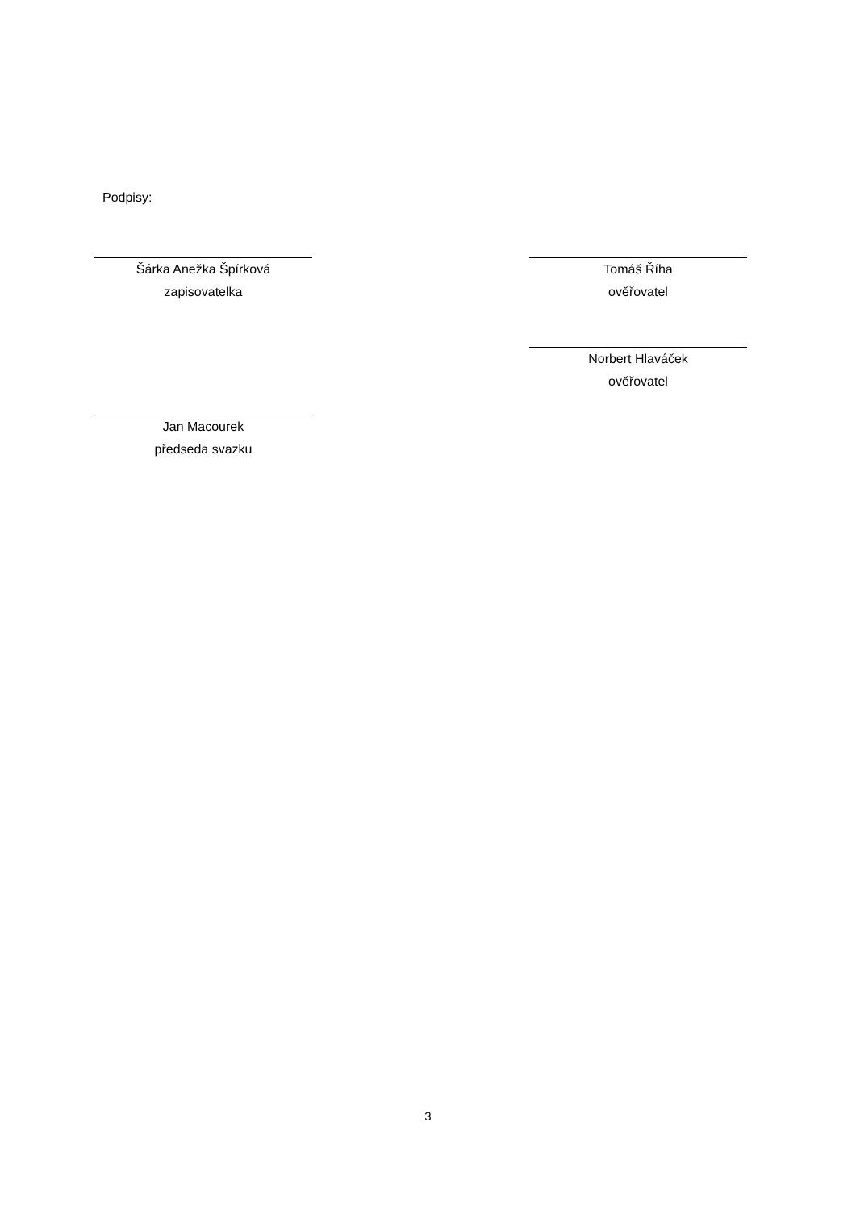Podpisy:
Šárka Anežka Špírková
zapisovatelka
Tomáš Říha
ověřovatel
Norbert Hlaváček
ověřovatel
Jan Macourek
předseda svazku
3